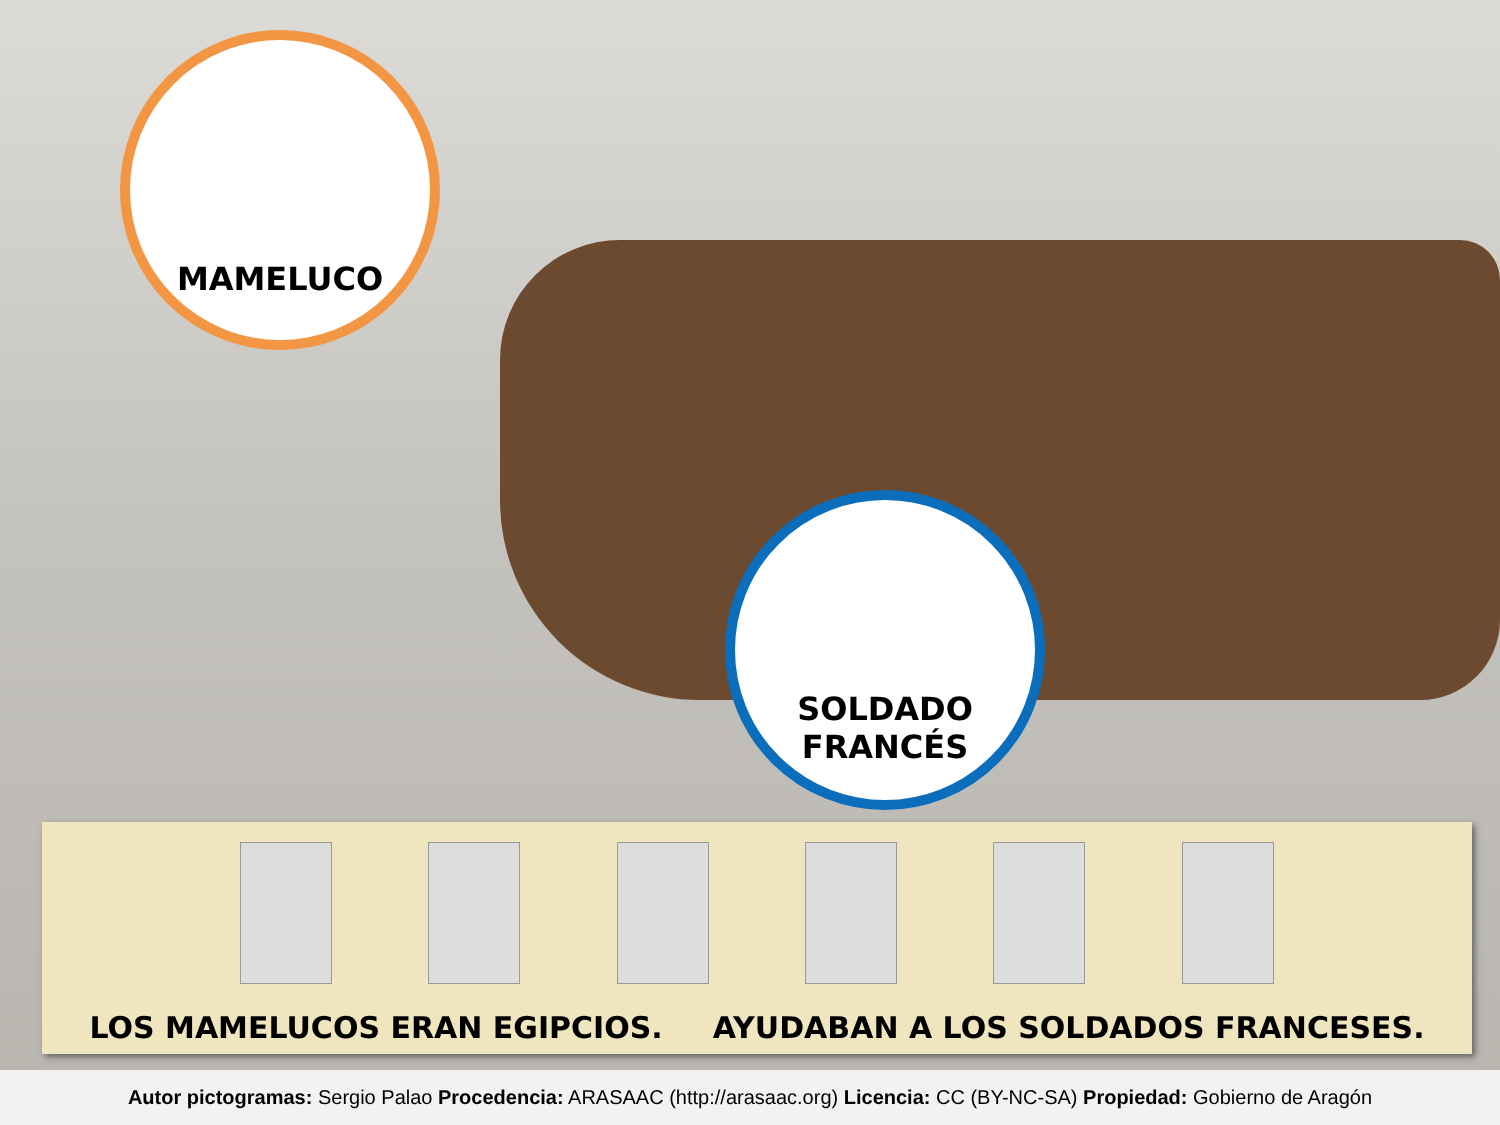MAMELUCO
SOLDADO
FRANCÉS
LOS MAMELUCOS ERAN EGIPCIOS. AYUDABAN A LOS SOLDADOS FRANCESES.
Autor pictogramas: Sergio Palao Procedencia: ARASAAC (http://arasaac.org) Licencia: CC (BY-NC-SA) Propiedad: Gobierno de Aragón